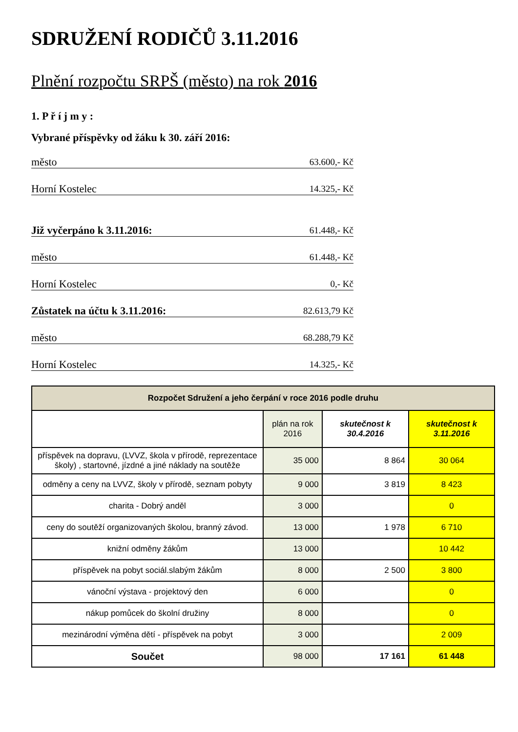SDRUŽENÍ RODIČŮ 3.11.2016
Plnění rozpočtu SRPŠ (město) na rok 2016
1. P ř í j m y :
Vybrané příspěvky od žáku k 30. září 2016:
město 63.600,- Kč
Horní Kostelec 14.325,- Kč
Již vyčerpáno k 3.11.2016: 61.448,- Kč
město 61.448,- Kč
Horní Kostelec 0,- Kč
Zůstatek na účtu k 3.11.2016: 82.613,79 Kč
město 68.288,79 Kč
Horní Kostelec 14.325,- Kč
| Rozpočet Sdružení a jeho čerpání v roce 2016 podle druhu | | | |
| --- | --- | --- | --- |
| | plán na rok 2016 | skutečnost k 30.4.2016 | skutečnost k 3.11.2016 |
| příspěvek na dopravu, (LVVZ, škola v přírodě, reprezentace školy) , startovné, jízdné a jiné náklady na soutěže | 35 000 | 8 864 | 30 064 |
| odměny a ceny na LVVZ, školy v přírodě, seznam pobyty | 9 000 | 3 819 | 8 423 |
| charita - Dobrý anděl | 3 000 | | 0 |
| ceny do soutěží organizovaných školou, branný závod. | 13 000 | 1 978 | 6 710 |
| knižní odměny žákům | 13 000 | | 10 442 |
| příspěvek na pobyt sociál.slabým žákům | 8 000 | 2 500 | 3 800 |
| vánoční výstava - projektový den | 6 000 | | 0 |
| nákup pomůcek do školní družiny | 8 000 | | 0 |
| mezinárodní výměna dětí - příspěvek na pobyt | 3 000 | | 2 009 |
| Součet | 98 000 | 17 161 | 61 448 |